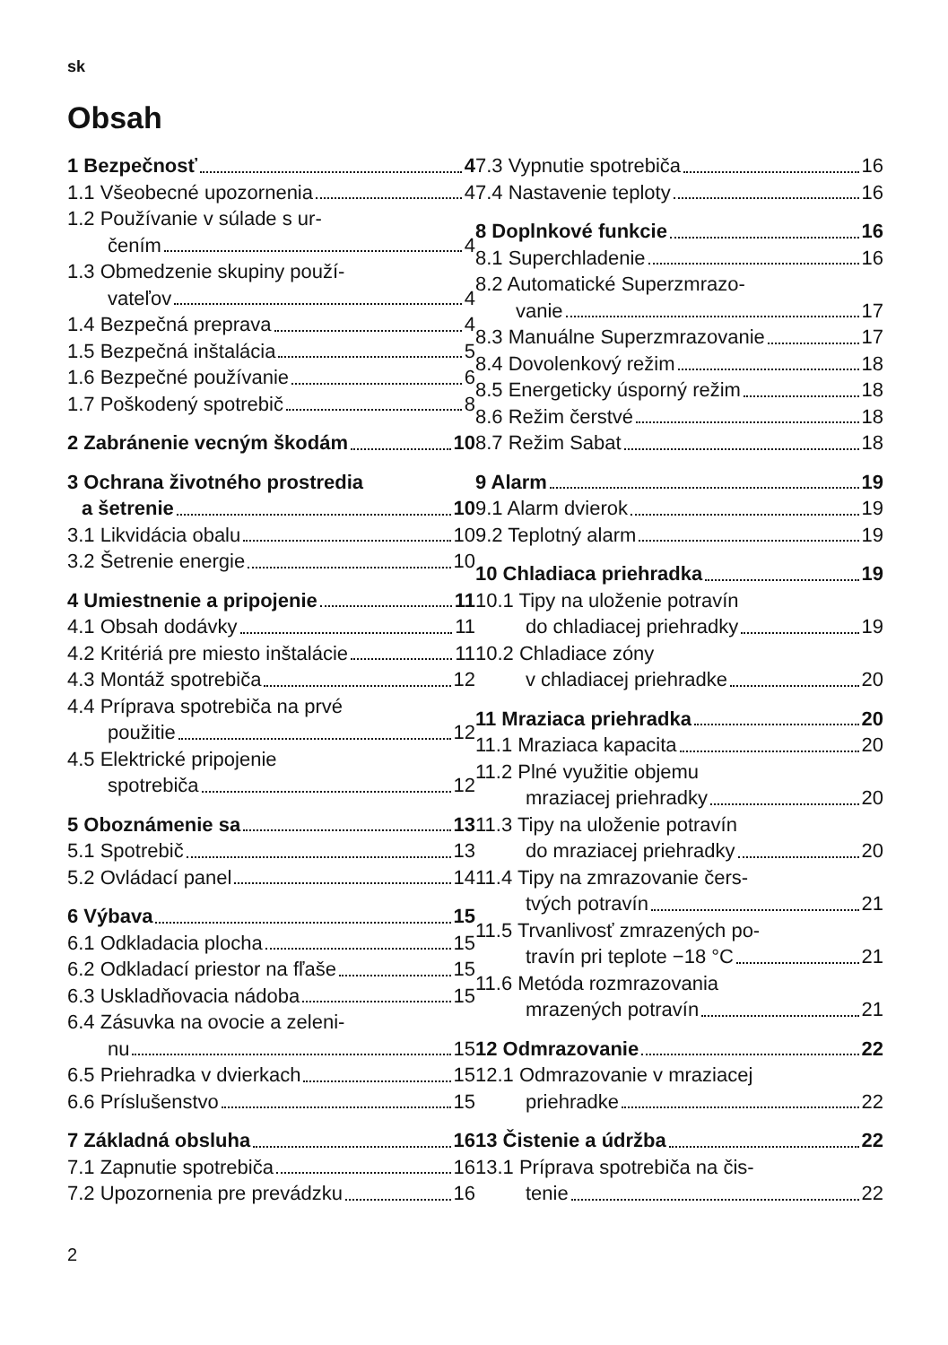sk
Obsah
1 Bezpečnosť 4
1.1 Všeobecné upozornenia 4
1.2 Používanie v súlade s ur-
čením 4
1.3 Obmedzenie skupiny použí-
vateľov 4
1.4 Bezpečná preprava 4
1.5 Bezpečná inštalácia 5
1.6 Bezpečné používanie 6
1.7 Poškodený spotrebič 8
2 Zabránenie vecným škodám 10
3 Ochrana životného prostredia
a šetrenie 10
3.1 Likvidácia obalu 10
3.2 Šetrenie energie 10
4 Umiestnenie a pripojenie 11
4.1 Obsah dodávky 11
4.2 Kritériá pre miesto inštalácie 11
4.3 Montáž spotrebiča 12
4.4 Príprava spotrebiča na prvé
použitie 12
4.5 Elektrické pripojenie
spotrebiča 12
5 Oboznámenie sa 13
5.1 Spotrebič 13
5.2 Ovládací panel 14
6 Výbava 15
6.1 Odkladacia plocha 15
6.2 Odkladací priestor na fľaše 15
6.3 Uskladňovacia nádoba 15
6.4 Zásuvka na ovocie a zeleni-
nu 15
6.5 Priehradka v dvierkach 15
6.6 Príslušenstvo 15
7 Základná obsluha 16
7.1 Zapnutie spotrebiča 16
7.2 Upozornenia pre prevádzku 16
7.3 Vypnutie spotrebiča 16
7.4 Nastavenie teploty 16
8 Doplnkové funkcie 16
8.1 Superchladenie 16
8.2 Automatické Superzmrazo-
vanie 17
8.3 Manuálne Superzmrazovanie 17
8.4 Dovolenkový režim 18
8.5 Energeticky úsporný režim 18
8.6 Režim čerstvé 18
8.7 Režim Sabat 18
9 Alarm 19
9.1 Alarm dvierok 19
9.2 Teplotný alarm 19
10 Chladiaca priehradka 19
10.1 Tipy na uloženie potravín
do chladiacej priehradky 19
10.2 Chladiace zóny
v chladiacej priehradke 20
11 Mraziaca priehradka 20
11.1 Mraziaca kapacita 20
11.2 Plné využitie objemu
mraziacej priehradky 20
11.3 Tipy na uloženie potravín
do mraziacej priehradky 20
11.4 Tipy na zmrazovanie čers-
tvých potravín 21
11.5 Trvanlivosť zmrazených po-
travín pri teplote −18 °C 21
11.6 Metóda rozmrazovania
mrazených potravín 21
12 Odmrazovanie 22
12.1 Odmrazovanie v mraziacej
priehradke 22
13 Čistenie a údržba 22
13.1 Príprava spotrebiča na čis-
tenie 22
2